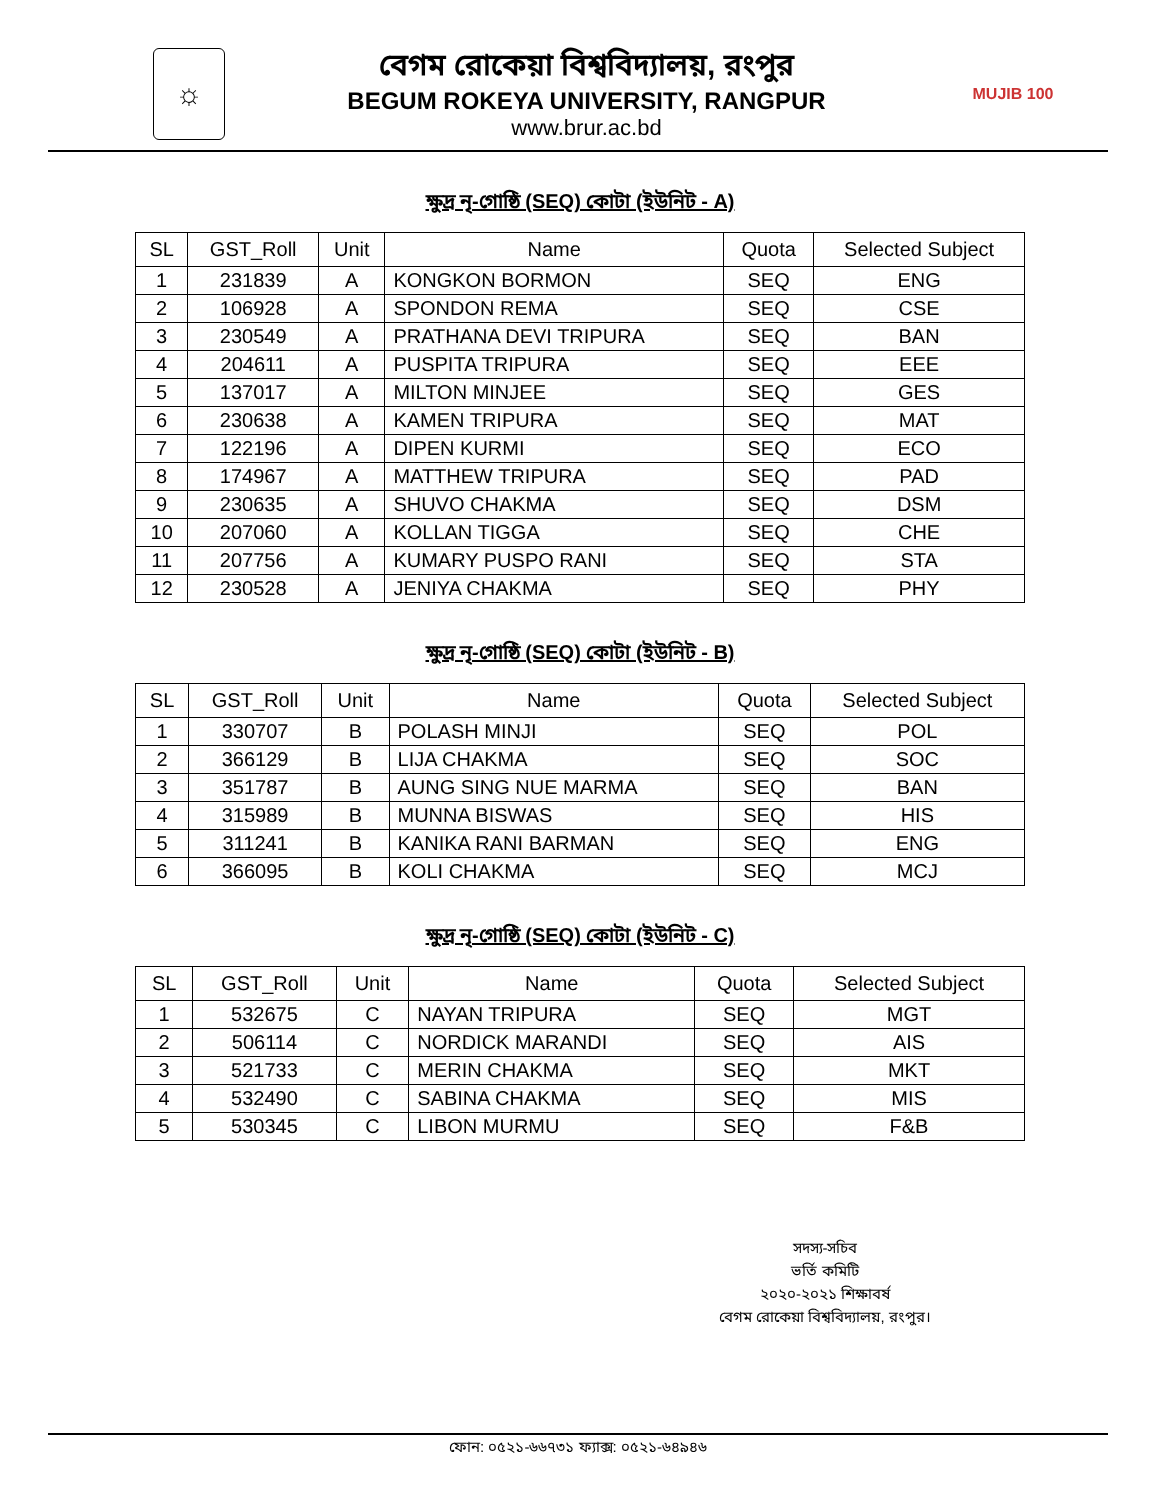☼
বেগম রোকেয়া বিশ্ববিদ্যালয়, রংপুর
BEGUM ROKEYA UNIVERSITY, RANGPUR
www.brur.ac.bd
MUJIB 100
ক্ষুদ্র নৃ-গোষ্ঠি (SEQ) কোটা (ইউনিট - A)
| SL | GST_Roll | Unit | Name | Quota | Selected Subject |
| --- | --- | --- | --- | --- | --- |
| 1 | 231839 | A | KONGKON BORMON | SEQ | ENG |
| 2 | 106928 | A | SPONDON REMA | SEQ | CSE |
| 3 | 230549 | A | PRATHANA DEVI TRIPURA | SEQ | BAN |
| 4 | 204611 | A | PUSPITA TRIPURA | SEQ | EEE |
| 5 | 137017 | A | MILTON MINJEE | SEQ | GES |
| 6 | 230638 | A | KAMEN TRIPURA | SEQ | MAT |
| 7 | 122196 | A | DIPEN KURMI | SEQ | ECO |
| 8 | 174967 | A | MATTHEW TRIPURA | SEQ | PAD |
| 9 | 230635 | A | SHUVO CHAKMA | SEQ | DSM |
| 10 | 207060 | A | KOLLAN TIGGA | SEQ | CHE |
| 11 | 207756 | A | KUMARY PUSPO RANI | SEQ | STA |
| 12 | 230528 | A | JENIYA CHAKMA | SEQ | PHY |
ক্ষুদ্র নৃ-গোষ্ঠি (SEQ) কোটা (ইউনিট - B)
| SL | GST_Roll | Unit | Name | Quota | Selected Subject |
| --- | --- | --- | --- | --- | --- |
| 1 | 330707 | B | POLASH MINJI | SEQ | POL |
| 2 | 366129 | B | LIJA CHAKMA | SEQ | SOC |
| 3 | 351787 | B | AUNG SING NUE MARMA | SEQ | BAN |
| 4 | 315989 | B | MUNNA BISWAS | SEQ | HIS |
| 5 | 311241 | B | KANIKA RANI BARMAN | SEQ | ENG |
| 6 | 366095 | B | KOLI CHAKMA | SEQ | MCJ |
ক্ষুদ্র নৃ-গোষ্ঠি (SEQ) কোটা (ইউনিট - C)
| SL | GST_Roll | Unit | Name | Quota | Selected Subject |
| --- | --- | --- | --- | --- | --- |
| 1 | 532675 | C | NAYAN TRIPURA | SEQ | MGT |
| 2 | 506114 | C | NORDICK MARANDI | SEQ | AIS |
| 3 | 521733 | C | MERIN CHAKMA | SEQ | MKT |
| 4 | 532490 | C | SABINA CHAKMA | SEQ | MIS |
| 5 | 530345 | C | LIBON MURMU | SEQ | F&B |
সদস্য-সচিব
ভর্তি কমিটি
২০২০-২০২১ শিক্ষাবর্ষ
বেগম রোকেয়া বিশ্ববিদ্যালয়, রংপুর।
ফোন: ০৫২১-৬৬৭৩১ ফ্যাক্স: ০৫২১-৬৪৯৪৬